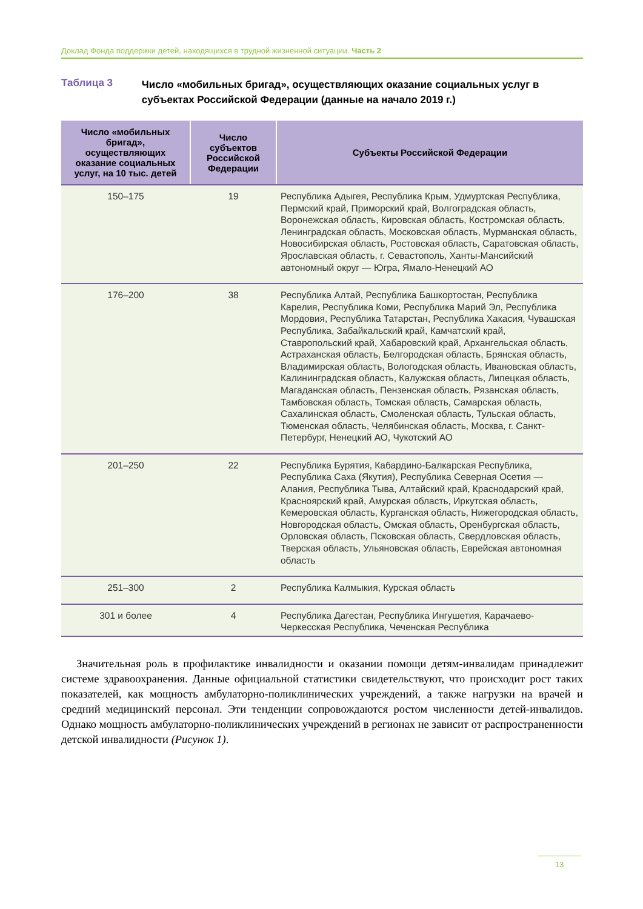Доклад Фонда поддержки детей, находящихся в трудной жизненной ситуации. Часть 2
Таблица 3
Число «мобильных бригад», осуществляющих оказание социальных услуг в субъектах Российской Федерации (данные на начало 2019 г.)
| Число «мобильных бригад», осуществляющих оказание социальных услуг, на 10 тыс. детей | Число субъектов Российской Федерации | Субъекты Российской Федерации |
| --- | --- | --- |
| 150–175 | 19 | Республика Адыгея, Республика Крым, Удмуртская Республика, Пермский край, Приморский край, Волгоградская область, Воронежская область, Кировская область, Костромская область, Ленинградская область, Московская область, Мурманская область, Новосибирская область, Ростовская область, Саратовская область, Ярославская область, г. Севастополь, Ханты-Мансийский автономный округ — Югра, Ямало-Ненецкий АО |
| 176–200 | 38 | Республика Алтай, Республика Башкортостан, Республика Карелия, Республика Коми, Республика Марий Эл, Республика Мордовия, Республика Татарстан, Республика Хакасия, Чувашская Республика, Забайкальский край, Камчатский край, Ставропольский край, Хабаровский край, Архангельская область, Астраханская область, Белгородская область, Брянская область, Владимирская область, Вологодская область, Ивановская область, Калининградская область, Калужская область, Липецкая область, Магаданская область, Пензенская область, Рязанская область, Тамбовская область, Томская область, Самарская область, Сахалинская область, Смоленская область, Тульская область, Тюменская область, Челябинская область, Москва, г. Санкт-Петербург, Ненецкий АО, Чукотский АО |
| 201–250 | 22 | Республика Бурятия, Кабардино-Балкарская Республика, Республика Саха (Якутия), Республика Северная Осетия — Алания, Республика Тыва, Алтайский край, Краснодарский край, Красноярский край, Амурская область, Иркутская область, Кемеровская область, Курганская область, Нижегородская область, Новгородская область, Омская область, Оренбургская область, Орловская область, Псковская область, Свердловская область, Тверская область, Ульяновская область, Еврейская автономная область |
| 251–300 | 2 | Республика Калмыкия, Курская область |
| 301 и более | 4 | Республика Дагестан, Республика Ингушетия, Карачаево-Черкесская Республика, Чеченская Республика |
Значительная роль в профилактике инвалидности и оказании помощи детям-инвалидам принадлежит системе здравоохранения. Данные официальной статистики свидетельствуют, что происходит рост таких показателей, как мощность амбулаторно-поликлинических учреждений, а также нагрузки на врачей и средний медицинский персонал. Эти тенденции сопровождаются ростом численности детей-инвалидов. Однако мощность амбулаторно-поликлинических учреждений в регионах не зависит от распространенности детской инвалидности (Рисунок 1).
13